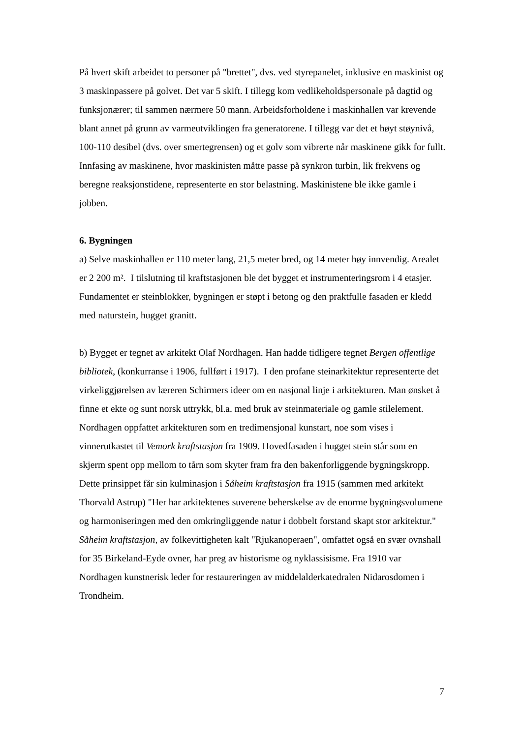På hvert skift arbeidet to personer på "brettet", dvs. ved styrepanelet, inklusive en maskinist og 3 maskinpassere på golvet. Det var 5 skift. I tillegg kom vedlikeholdspersonale på dagtid og funksjonærer; til sammen nærmere 50 mann. Arbeidsforholdene i maskinhallen var krevende blant annet på grunn av varmeutviklingen fra generatorene. I tillegg var det et høyt støynivå, 100-110 desibel (dvs. over smertegrensen) og et golv som vibrerte når maskinene gikk for fullt. Innfasing av maskinene, hvor maskinisten måtte passe på synkron turbin, lik frekvens og beregne reaksjonstidene, representerte en stor belastning. Maskinistene ble ikke gamle i jobben.
6. Bygningen
a) Selve maskinhallen er 110 meter lang, 21,5 meter bred, og 14 meter høy innvendig. Arealet er 2 200 m². I tilslutning til kraftstasjonen ble det bygget et instrumenteringsrom i 4 etasjer. Fundamentet er steinblokker, bygningen er støpt i betong og den praktfulle fasaden er kledd med naturstein, hugget granitt.
b) Bygget er tegnet av arkitekt Olaf Nordhagen. Han hadde tidligere tegnet Bergen offentlige bibliotek, (konkurranse i 1906, fullført i 1917). I den profane steinarkitektur representerte det virkeliggjørelsen av læreren Schirmers ideer om en nasjonal linje i arkitekturen. Man ønsket å finne et ekte og sunt norsk uttrykk, bl.a. med bruk av steinmateriale og gamle stilelement. Nordhagen oppfattet arkitekturen som en tredimensjonal kunstart, noe som vises i vinnerutkastet til Vemork kraftstasjon fra 1909. Hovedfasaden i hugget stein står som en skjerm spent opp mellom to tårn som skyter fram fra den bakenforliggende bygningskropp. Dette prinsippet får sin kulminasjon i Såheim kraftstasjon fra 1915 (sammen med arkitekt Thorvald Astrup) "Her har arkitektenes suverene beherskelse av de enorme bygningsvolumene og harmoniseringen med den omkringliggende natur i dobbelt forstand skapt stor arkitektur." Såheim kraftstasjon, av folkevittigheten kalt "Rjukanoperaen", omfattet også en svær ovnshall for 35 Birkeland-Eyde ovner, har preg av historisme og nyklassisisme. Fra 1910 var Nordhagen kunstnerisk leder for restaureringen av middelalderkatedralen Nidarosdomen i Trondheim.
7